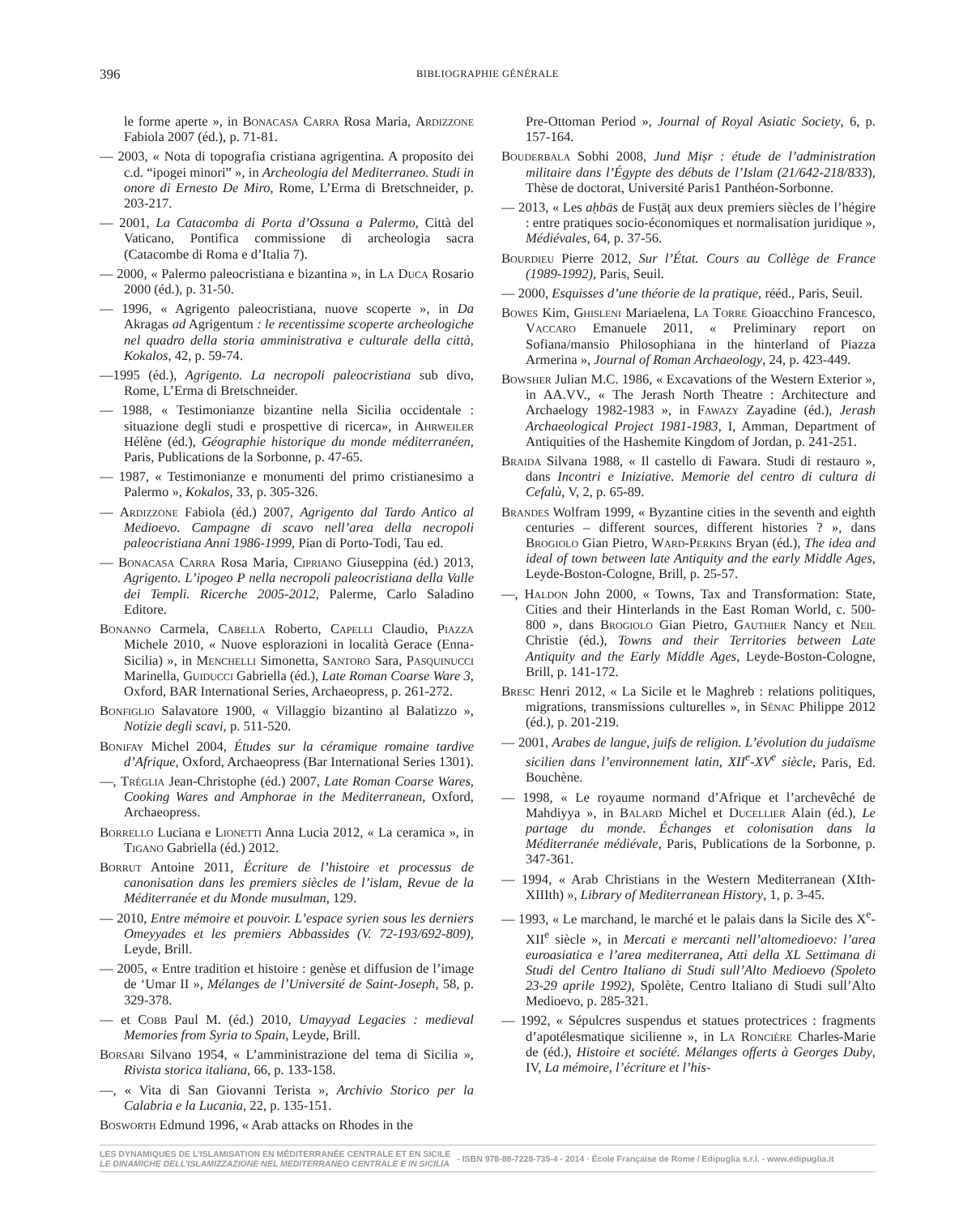396 BIBLIOGRAPHIE GÉNÉRALE
le forme aperte », in Bonacasa Carra Rosa Maria, Ardizzone Fabiola 2007 (éd.), p. 71-81.
— 2003, « Nota di topografia cristiana agrigentina. A proposito dei c.d. “ipogei minori” », in Archeologia del Mediterraneo. Studi in onore di Ernesto De Miro, Rome, L’Erma di Bretschneider, p. 203-217.
— 2001, La Catacomba di Porta d’Ossuna a Palermo, Città del Vaticano, Pontifica commissione di archeologia sacra (Catacombe di Roma e d’Italia 7).
— 2000, « Palermo paleocristiana e bizantina », in La Duca Rosario 2000 (éd.), p. 31-50.
— 1996, « Agrigento paleocristiana, nuove scoperte », in Da Akragas ad Agrigentum : le recentissime scoperte archeologiche nel quadro della storia amministrativa e culturale della città, Kokalos, 42, p. 59-74.
—1995 (éd.), Agrigento. La necropoli paleocristiana sub divo, Rome, L’Erma di Bretschneider.
— 1988, « Testimonianze bizantine nella Sicilia occidentale : situazione degli studi e prospettive di ricerca», in Ahrweiler Hélène (éd.), Géographie historique du monde méditerranéen, Paris, Publications de la Sorbonne, p. 47-65.
— 1987, « Testimonianze e monumenti del primo cristianesimo a Palermo », Kokalos, 33, p. 305-326.
— Ardizzone Fabiola (éd.) 2007, Agrigento dal Tardo Antico al Medioevo. Campagne di scavo nell’area della necropoli paleocristiana Anni 1986-1999, Pian di Porto-Todi, Tau ed.
— Bonacasa Carra Rosa Maria, Cipriano Giuseppina (éd.) 2013, Agrigento. L’ipogeo P nella necropoli paleocristiana della Valle dei Templi. Ricerche 2005-2012, Palerme, Carlo Saladino Editore.
Bonanno Carmela, Cabella Roberto, Capelli Claudio, Piazza Michele 2010, « Nuove esplorazioni in località Gerace (Enna-Sicilia) », in Menchelli Simonetta, Santoro Sara, Pasquinucci Marinella, Guiducci Gabriella (éd.), Late Roman Coarse Ware 3, Oxford, BAR International Series, Archaeopress, p. 261-272.
Bonfiglio Salavatore 1900, « Villaggio bizantino al Balatizzo », Notizie degli scavi, p. 511-520.
Bonifay Michel 2004, Études sur la céramique romaine tardive d’Afrique, Oxford, Archaeopress (Bar International Series 1301).
—, Tréglia Jean-Christophe (éd.) 2007, Late Roman Coarse Wares, Cooking Wares and Amphorae in the Mediterranean, Oxford, Archaeopress.
Borrello Luciana e Lionetti Anna Lucia 2012, « La ceramica », in Tigano Gabriella (éd.) 2012.
Borrut Antoine 2011, Écriture de l’histoire et processus de canonisation dans les premiers siècles de l’islam, Revue de la Méditerranée et du Monde musulman, 129.
— 2010, Entre mémoire et pouvoir. L’espace syrien sous les derniers Omeyyades et les premiers Abbassides (V. 72-193/692-809), Leyde, Brill.
— 2005, « Entre tradition et histoire : genèse et diffusion de l’image de ‘Umar II », Mélanges de l’Université de Saint-Joseph, 58, p. 329-378.
— et Cobb Paul M. (éd.) 2010, Umayyad Legacies : medieval Memories from Syria to Spain, Leyde, Brill.
Borsari Silvano 1954, « L’amministrazione del tema di Sicilia », Rivista storica italiana, 66, p. 133-158.
—, « Vita di San Giovanni Terista », Archivio Storico per la Calabria e la Lucania, 22, p. 135-151.
Bosworth Edmund 1996, « Arab attacks on Rhodes in the
Pre-Ottoman Period », Journal of Royal Asiatic Society, 6, p. 157-164.
Bouderbala Sobhi 2008, Jund Miṣr : étude de l’administration militaire dans l’Égypte des débuts de l’Islam (21/642-218/833), Thèse de doctorat, Université Paris1 Panthéon-Sorbonne.
— 2013, « Les aḥbās de Fusṭāṭ aux deux premiers siècles de l’hégire : entre pratiques socio-économiques et normalisation juridique », Médiévales, 64, p. 37-56.
Bourdieu Pierre 2012, Sur l’État. Cours au Collège de France (1989-1992), Paris, Seuil.
— 2000, Esquisses d’une théorie de la pratique, rééd., Paris, Seuil.
Bowes Kim, Ghisleni Mariaelena, La Torre Gioacchino Francesco, Vaccaro Emanuele 2011, « Preliminary report on Sofiana/mansio Philosophiana in the hinterland of Piazza Armerina », Journal of Roman Archaeology, 24, p. 423-449.
Bowsher Julian M.C. 1986, « Excavations of the Western Exterior », in AA.VV., « The Jerash North Theatre : Architecture and Archaelogy 1982-1983 », in Fawazy Zayadine (éd.), Jerash Archaeological Project 1981-1983, I, Amman, Department of Antiquities of the Hashemite Kingdom of Jordan, p. 241-251.
Braida Silvana 1988, « Il castello di Fawara. Studi di restauro », dans Incontri e Iniziative. Memorie del centro di cultura di Cefalù, V, 2, p. 65-89.
Brandes Wolfram 1999, « Byzantine cities in the seventh and eighth centuries – different sources, different histories ? », dans Brogiolo Gian Pietro, Ward-Perkins Bryan (éd.), The idea and ideal of town between late Antiquity and the early Middle Ages, Leyde-Boston-Cologne, Brill, p. 25-57.
—, Haldon John 2000, « Towns, Tax and Transformation: State, Cities and their Hinterlands in the East Roman World, c. 500-800 », dans Brogiolo Gian Pietro, Gauthier Nancy et Neil Christie (éd.), Towns and their Territories between Late Antiquity and the Early Middle Ages, Leyde-Boston-Cologne, Brill, p. 141-172.
Bresc Henri 2012, « La Sicile et le Maghreb : relations politiques, migrations, transmissions culturelles », in Sénac Philippe 2012 (éd.), p. 201-219.
— 2001, Arabes de langue, juifs de religion. L’évolution du judaïsme sicilien dans l’environnement latin, XII<sup>e</sup>-XV<sup>e</sup> siècle, Paris, Ed. Bouchène.
— 1998, « Le royaume normand d’Afrique et l’archevêché de Mahdiyya », in Balard Michel et Ducellier Alain (éd.), Le partage du monde. Échanges et colonisation dans la Méditerranée médiévale, Paris, Publications de la Sorbonne, p. 347-361.
— 1994, « Arab Christians in the Western Mediterranean (XIth-XIIIth) », Library of Mediterranean History, 1, p. 3-45.
— 1993, « Le marchand, le marché et le palais dans la Sicile des X<sup>e</sup>-XII<sup>e</sup> siècle », in Mercati e mercanti nell’altomedioevo: l’area euroasiatica e l’area mediterranea, Atti della XL Settimana di Studi del Centro Italiano di Studi sull’Alto Medioevo (Spoleto 23-29 aprile 1992), Spolète, Centro Italiano di Studi sull’Alto Medioevo, p. 285-321.
— 1992, « Sépulcres suspendus et statues protectrices : fragments d’apotélesmatique sicilienne », in La Roncière Charles-Marie de (éd.), Histoire et société. Mélanges offerts à Georges Duby, IV, La mémoire, l’écriture et l’his-
LES DYNAMIQUES DE L’ISLAMISATION EN MÉDITERRANÉE CENTRALE ET EN SICILE
LE DINAMICHE DELL’ISLAMIZZAZIONE NEL MEDITERRANEO CENTRALE E IN SICILIA
- ISBN 978-88-7228-735-4 - 2014 · École Française de Rome / Edipuglia s.r.l. - www.edipuglia.it